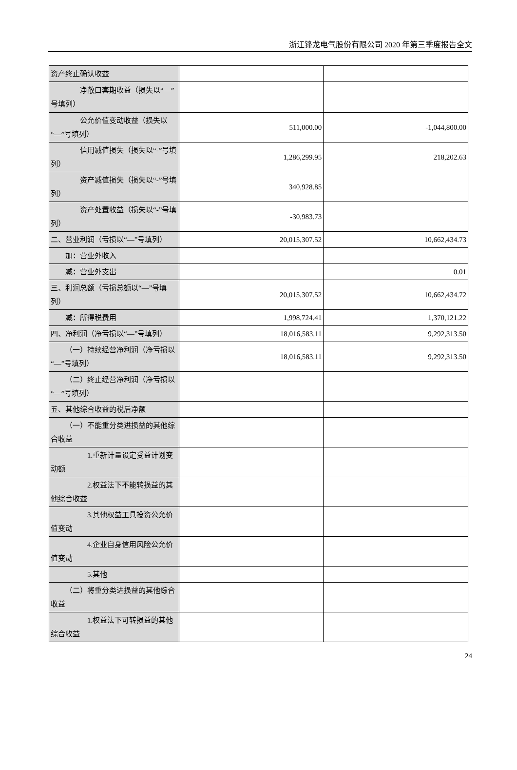浙江锋龙电气股份有限公司 2020 年第三季度报告全文
| 资产终止确认收益 | | |
| 净敞口套期收益（损失以“—”号填列） | | |
| 公允价值变动收益（损失以“—”号填列） | 511,000.00 | -1,044,800.00 |
| 信用减值损失（损失以“-”号填列） | 1,286,299.95 | 218,202.63 |
| 资产减值损失（损失以“-”号填列） | 340,928.85 | |
| 资产处置收益（损失以“-”号填列） | -30,983.73 | |
| 二、营业利润（亏损以“—”号填列） | 20,015,307.52 | 10,662,434.73 |
| 加：营业外收入 | | |
| 减：营业外支出 | | 0.01 |
| 三、利润总额（亏损总额以“—”号填列） | 20,015,307.52 | 10,662,434.72 |
| 减：所得税费用 | 1,998,724.41 | 1,370,121.22 |
| 四、净利润（净亏损以“—”号填列） | 18,016,583.11 | 9,292,313.50 |
| （一）持续经营净利润（净亏损以“—”号填列） | 18,016,583.11 | 9,292,313.50 |
| （二）终止经营净利润（净亏损以“—”号填列） | | |
| 五、其他综合收益的税后净额 | | |
| （一）不能重分类进损益的其他综合收益 | | |
| 1.重新计量设定受益计划变动额 | | |
| 2.权益法下不能转损益的其他综合收益 | | |
| 3.其他权益工具投资公允价值变动 | | |
| 4.企业自身信用风险公允价值变动 | | |
| 5.其他 | | |
| （二）将重分类进损益的其他综合收益 | | |
| 1.权益法下可转损益的其他综合收益 | | |
24